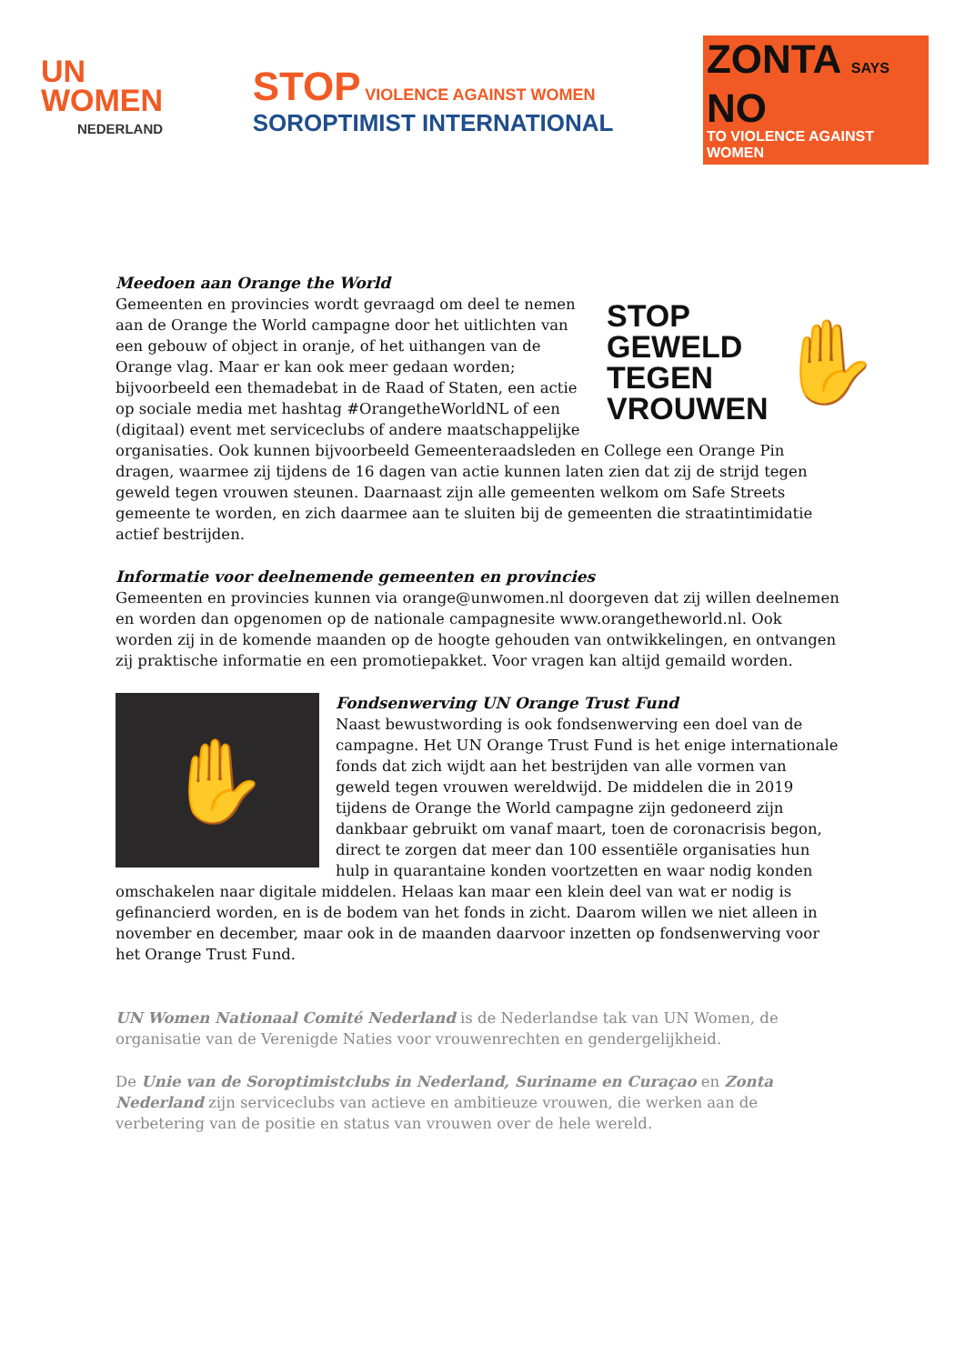UN
WOMEN
NEDERLAND
STOP VIOLENCE AGAINST WOMEN
SOROPTIMIST INTERNATIONAL
ZONTA SAYS NO
TO VIOLENCE AGAINST WOMEN
Meedoen aan Orange the World
STOP
GEWELD
TEGEN
VROUWEN
✋
Gemeenten en provincies wordt gevraagd om deel te nemen aan de Orange the World campagne door het uitlichten van een gebouw of object in oranje, of het uithangen van de Orange vlag. Maar er kan ook meer gedaan worden; bijvoorbeeld een themadebat in de Raad of Staten, een actie op sociale media met hashtag #OrangetheWorldNL of een (digitaal) event met serviceclubs of andere maatschappelijke organisaties. Ook kunnen bijvoorbeeld Gemeenteraadsleden en College een Orange Pin dragen, waarmee zij tijdens de 16 dagen van actie kunnen laten zien dat zij de strijd tegen geweld tegen vrouwen steunen. Daarnaast zijn alle gemeenten welkom om Safe Streets gemeente te worden, en zich daarmee aan te sluiten bij de gemeenten die straatintimidatie actief bestrijden.
Informatie voor deelnemende gemeenten en provincies
Gemeenten en provincies kunnen via orange@unwomen.nl doorgeven dat zij willen deelnemen en worden dan opgenomen op de nationale campagnesite www.orangetheworld.nl. Ook worden zij in de komende maanden op de hoogte gehouden van ontwikkelingen, en ontvangen zij praktische informatie en een promotiepakket. Voor vragen kan altijd gemaild worden.
✋
Fondsenwerving UN Orange Trust Fund
Naast bewustwording is ook fondsenwerving een doel van de campagne. Het UN Orange Trust Fund is het enige internationale fonds dat zich wijdt aan het bestrijden van alle vormen van geweld tegen vrouwen wereldwijd. De middelen die in 2019 tijdens de Orange the World campagne zijn gedoneerd zijn dankbaar gebruikt om vanaf maart, toen de coronacrisis begon, direct te zorgen dat meer dan 100 essentiële organisaties hun hulp in quarantaine konden voortzetten en waar nodig konden omschakelen naar digitale middelen. Helaas kan maar een klein deel van wat er nodig is gefinancierd worden, en is de bodem van het fonds in zicht. Daarom willen we niet alleen in november en december, maar ook in de maanden daarvoor inzetten op fondsenwerving voor het Orange Trust Fund.
UN Women Nationaal Comité Nederland is de Nederlandse tak van UN Women, de organisatie van de Verenigde Naties voor vrouwenrechten en gendergelijkheid.
De Unie van de Soroptimistclubs in Nederland, Suriname en Curaçao en Zonta Nederland zijn serviceclubs van actieve en ambitieuze vrouwen, die werken aan de verbetering van de positie en status van vrouwen over de hele wereld.